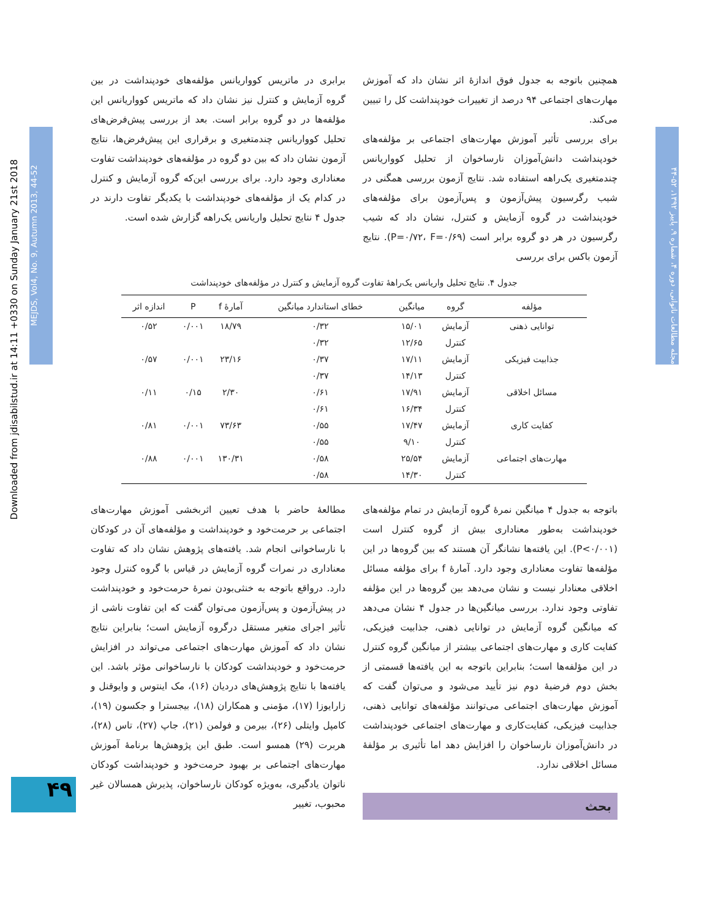Downloaded from jdisabilstud.ir at 14:11 +0330 on Sunday January 21st 2018
MEJDS, Vol4, No. 9, Autumn 2013, 44-52
مجله مطالعات ناتوانی، دوره ۴، شماره ۹، پاییز ۱۳۹۲، ۵۲-۴۴
۴۹
همچنین باتوجه به جدول فوق اندازهٔ اثر نشان داد که آموزش مهارت‌های اجتماعی ۹۴ درصد از تغییرات خودپنداشت کل را تبیین می‌کند.
برای بررسی تأثیر آموزش مهارت‌های اجتماعی بر مؤلفه‌های خودپنداشت دانش‌آموزان نارساخوان از تحلیل کوواریانس چندمتغیری یک‌راهه استفاده شد. نتایج آزمون بررسی همگنی در شیب رگرسیون پیش‌آزمون و پس‌آزمون برای مؤلفه‌های خودپنداشت در گروه آزمایش و کنترل، نشان داد که شیب رگرسیون در هر دو گروه برابر است (P=۰/۷۲، F=۰/۶۹). نتایج آزمون باکس برای بررسی
برابری در ماتریس کوواریانس مؤلفه‌های خودپنداشت در بین گروه آزمایش و کنترل نیز نشان داد که ماتریس کوواریانس این مؤلفه‌ها در دو گروه برابر است. بعد از بررسی پیش‌فرض‌های تحلیل کوواریانس چندمتغیری و برقراری این پیش‌فرض‌ها، نتایج آزمون نشان داد که بین دو گروه در مؤلفه‌های خودپنداشت تفاوت معناداری وجود دارد. برای بررسی این‌که گروه آزمایش و کنترل در کدام یک از مؤلفه‌های خودپنداشت با یکدیگر تفاوت دارند در جدول ۴ نتایج تحلیل واریانس یک‌راهه گزارش شده است.
جدول ۴. نتایج تحلیل واریانس یک‌راههٔ تفاوت گروه آزمایش و کنترل در مؤلفه‌های خودپنداشت
| مؤلفه | گروه | میانگین | خطای استاندارد میانگین | آمارهٔ f | P | اندازه اثر |
| --- | --- | --- | --- | --- | --- | --- |
| توانایی ذهنی | آزمایش | ۱۵/۰۱ | ۰/۳۲ | ۱۸/۷۹ | ۰/۰۰۱ | ۰/۵۲ |
| | کنترل | ۱۲/۶۵ | ۰/۳۲ | | | |
| جذابیت فیزیکی | آزمایش | ۱۷/۱۱ | ۰/۳۷ | ۲۳/۱۶ | ۰/۰۰۱ | ۰/۵۷ |
| | کنترل | ۱۴/۱۳ | ۰/۳۷ | | | |
| مسائل اخلاقی | آزمایش | ۱۷/۹۱ | ۰/۶۱ | ۲/۳۰ | ۰/۱۵ | ۰/۱۱ |
| | کنترل | ۱۶/۳۴ | ۰/۶۱ | | | |
| کفایت کاری | آزمایش | ۱۷/۴۷ | ۰/۵۵ | ۷۳/۶۳ | ۰/۰۰۱ | ۰/۸۱ |
| | کنترل | ۹/۱۰ | ۰/۵۵ | | | |
| مهارت‌های اجتماعی | آزمایش | ۲۵/۵۴ | ۰/۵۸ | ۱۳۰/۳۱ | ۰/۰۰۱ | ۰/۸۸ |
| | کنترل | ۱۴/۳۰ | ۰/۵۸ | | | |
باتوجه به جدول ۴ میانگین نمرهٔ گروه آزمایش در تمام مؤلفه‌های خودپنداشت به‌طور معناداری بیش از گروه کنترل است (P<۰/۰۰۱). این یافته‌ها نشانگر آن هستند که بین گروه‌ها در این مؤلفه‌ها تفاوت معناداری وجود دارد. آمارهٔ f برای مؤلفه مسائل اخلاقی معنادار نیست و نشان می‌دهد بین گروه‌ها در این مؤلفه تفاوتی وجود ندارد. بررسی میانگین‌ها در جدول ۴ نشان می‌دهد که میانگین گروه آزمایش در توانایی ذهنی، جذابیت فیزیکی، کفایت کاری و مهارت‌های اجتماعی بیشتر از میانگین گروه کنترل در این مؤلفه‌ها است؛ بنابراین باتوجه به این یافته‌ها قسمتی از بخش دوم فرضیهٔ دوم نیز تأیید می‌شود و می‌توان گفت که آموزش مهارت‌های اجتماعی می‌توانند مؤلفه‌های توانایی ذهنی، جذابیت فیزیکی، کفایت‌کاری و مهارت‌های اجتماعی خودپنداشت در دانش‌آموزان نارساخوان را افزایش دهد اما تأثیری بر مؤلفهٔ مسائل اخلاقی ندارد.
بحث
مطالعهٔ حاضر با هدف تعیین اثربخشی آموزش مهارت‌های اجتماعی بر حرمت‌خود و خودپنداشت و مؤلفه‌های آن در کودکان با نارساخوانی انجام شد. یافته‌های پژوهش نشان داد که تفاوت معناداری در نمرات گروه آزمایش در قیاس با گروه کنترل وجود دارد. درواقع باتوجه به خنثی‌بودن نمرهٔ حرمت‌خود و خودپنداشت در پیش‌آزمون و پس‌آزمون می‌توان گفت که این تفاوت ناشی از تأثیر اجرای متغیر مستقل درگروه آزمایش است؛ بنابراین نتایج نشان داد که آموزش مهارت‌های اجتماعی می‌تواند در افزایش حرمت‌خود و خودپنداشت کودکان با نارساخوانی مؤثر باشد. این یافته‌ها با نتایج پژوهش‌های دردیان (۱۶)، مک اینتوس و وایوقنل و زارایوزا (۱۷)، مؤمنی و همکاران (۱۸)، بیجسترا و جکسون (۱۹)، کامپل وایتلی (۲۶)، بیرمن و فولمن (۲۱)، جاپ (۲۷)، تاس (۲۸)، هربرت (۲۹) همسو است. طبق این پژوهش‌ها برنامهٔ آموزش مهارت‌های اجتماعی بر بهبود حرمت‌خود و خودپنداشت کودکان ناتوان یادگیری، به‌ویژه کودکان نارساخوان، پذیرش همسالان غیر محبوب، تغییر